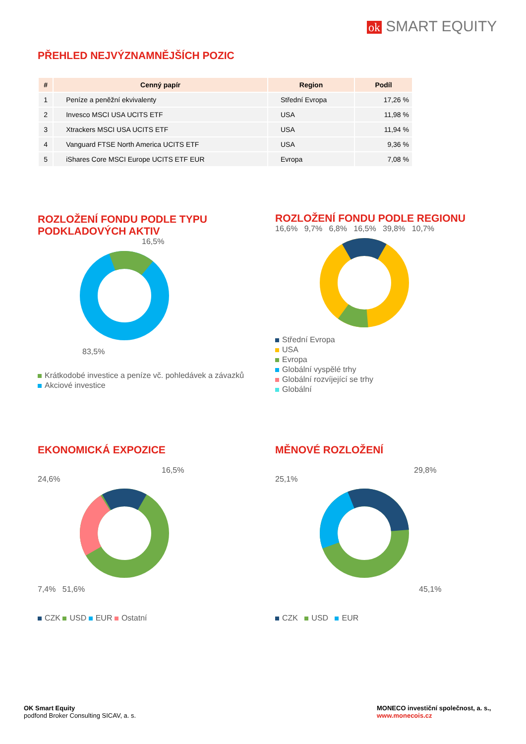ok SMART EQUITY
PŘEHLED NEJVÝZNAMNĚJŠÍCH POZIC
| # | Cenný papír | Region | Podíl |
| --- | --- | --- | --- |
| 1 | Peníze a peněžní ekvivalenty | Střední Evropa | 17,26 % |
| 2 | Invesco MSCI USA UCITS ETF | USA | 11,98 % |
| 3 | Xtrackers MSCI USA UCITS ETF | USA | 11,94 % |
| 4 | Vanguard FTSE North America UCITS ETF | USA | 9,36 % |
| 5 | iShares Core MSCI Europe UCITS ETF EUR | Evropa | 7,08 % |
ROZLOŽENÍ FONDU PODLE TYPU PODKLADOVÝCH AKTIV
16,5%
83,5%
Krátkodobé investice a peníze vč. pohledávek a závazků
Akciové investice
ROZLOŽENÍ FONDU PODLE REGIONU
16,6% 9,7% 6,8% 16,5% 39,8% 10,7%
Střední Evropa
USA
Evropa
Globální vyspělé trhy
Globální rozvíjející se trhy
Globální
EKONOMICKÁ EXPOZICE
16,5%
24,6%
7,4% 51,6%
CZK USD EUR Ostatní
MĚNOVÉ ROZLOŽENÍ
29,8%
25,1%
45,1%
CZK USD EUR
OK Smart Equity
podfond Broker Consulting SICAV, a. s.
MONECO investiční společnost, a. s.,
www.monecois.cz